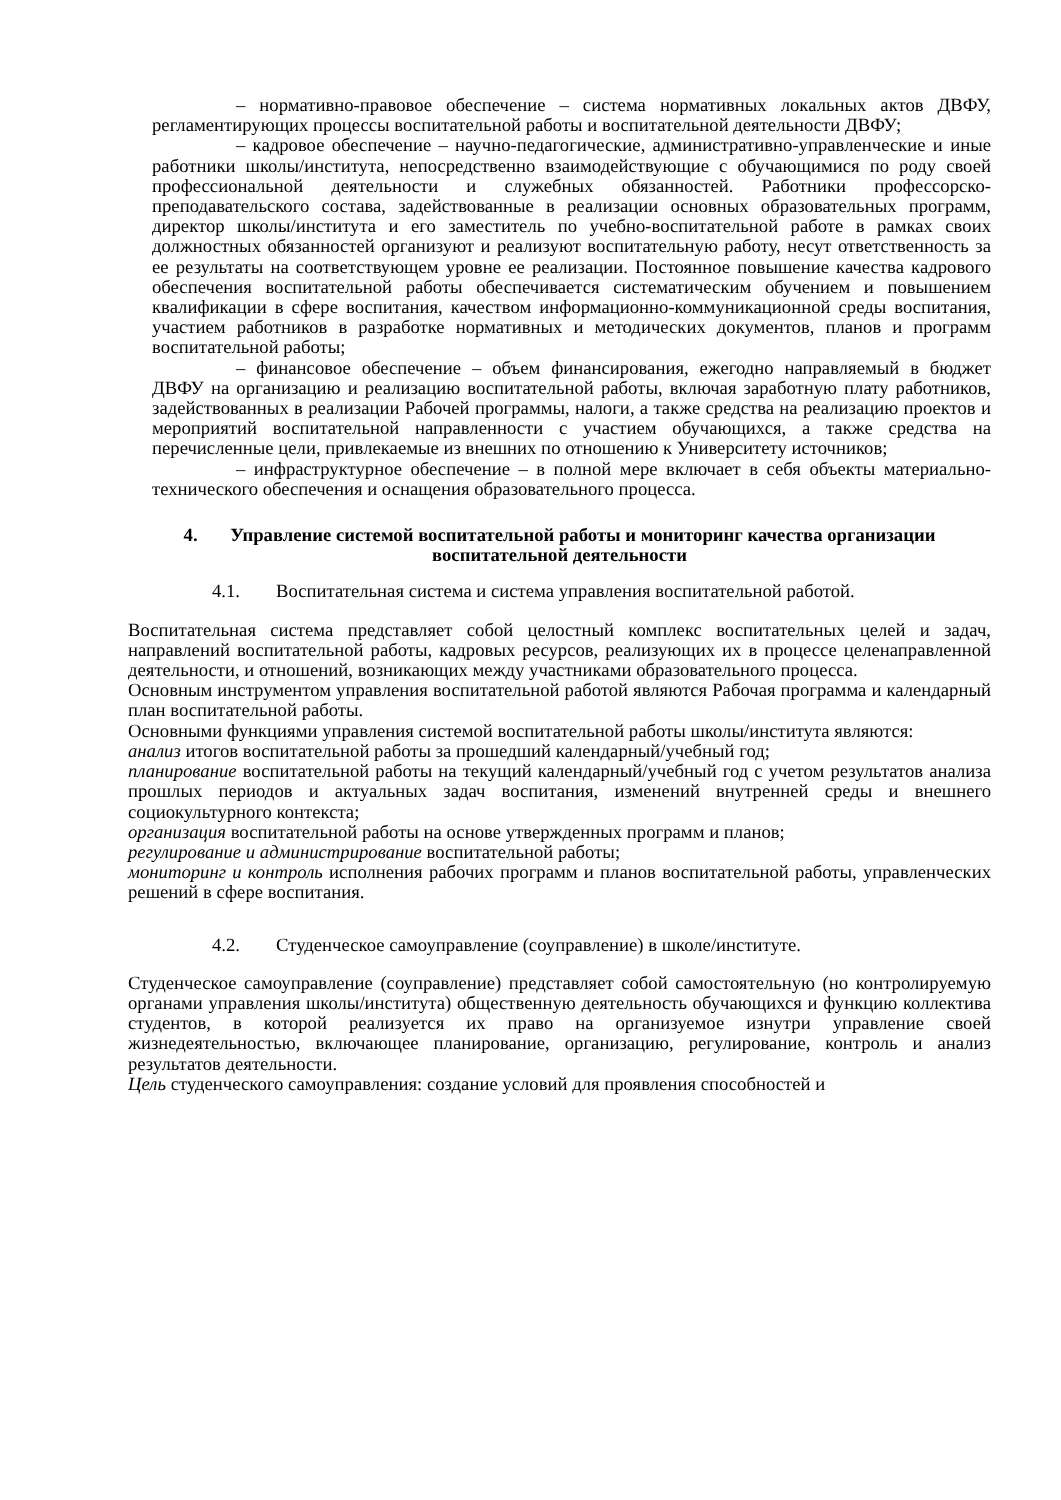– нормативно-правовое обеспечение – система нормативных локальных актов ДВФУ, регламентирующих процессы воспитательной работы и воспитательной деятельности ДВФУ;
– кадровое обеспечение – научно-педагогические, административно-управленческие и иные работники школы/института, непосредственно взаимодействующие с обучающимися по роду своей профессиональной деятельности и служебных обязанностей. Работники профессорско-преподавательского состава, задействованные в реализации основных образовательных программ, директор школы/института и его заместитель по учебно-воспитательной работе в рамках своих должностных обязанностей организуют и реализуют воспитательную работу, несут ответственность за ее результаты на соответствующем уровне ее реализации. Постоянное повышение качества кадрового обеспечения воспитательной работы обеспечивается систематическим обучением и повышением квалификации в сфере воспитания, качеством информационно-коммуникационной среды воспитания, участием работников в разработке нормативных и методических документов, планов и программ воспитательной работы;
– финансовое обеспечение – объем финансирования, ежегодно направляемый в бюджет ДВФУ на организацию и реализацию воспитательной работы, включая заработную плату работников, задействованных в реализации Рабочей программы, налоги, а также средства на реализацию проектов и мероприятий воспитательной направленности с участием обучающихся, а также средства на перечисленные цели, привлекаемые из внешних по отношению к Университету источников;
– инфраструктурное обеспечение – в полной мере включает в себя объекты материально-технического обеспечения и оснащения образовательного процесса.
4. Управление системой воспитательной работы и мониторинг качества организации воспитательной деятельности
4.1. Воспитательная система и система управления воспитательной работой.
Воспитательная система представляет собой целостный комплекс воспитательных целей и задач, направлений воспитательной работы, кадровых ресурсов, реализующих их в процессе целенаправленной деятельности, и отношений, возникающих между участниками образовательного процесса.
Основным инструментом управления воспитательной работой являются Рабочая программа и календарный план воспитательной работы.
Основными функциями управления системой воспитательной работы школы/института являются:
анализ итогов воспитательной работы за прошедший календарный/учебный год;
планирование воспитательной работы на текущий календарный/учебный год с учетом результатов анализа прошлых периодов и актуальных задач воспитания, изменений внутренней среды и внешнего социокультурного контекста;
организация воспитательной работы на основе утвержденных программ и планов;
регулирование и администрирование воспитательной работы;
мониторинг и контроль исполнения рабочих программ и планов воспитательной работы, управленческих решений в сфере воспитания.
4.2. Студенческое самоуправление (соуправление) в школе/институте.
Студенческое самоуправление (соуправление) представляет собой самостоятельную (но контролируемую органами управления школы/института) общественную деятельность обучающихся и функцию коллектива студентов, в которой реализуется их право на организуемое изнутри управление своей жизнедеятельностью, включающее планирование, организацию, регулирование, контроль и анализ результатов деятельности.
Цель студенческого самоуправления: создание условий для проявления способностей и